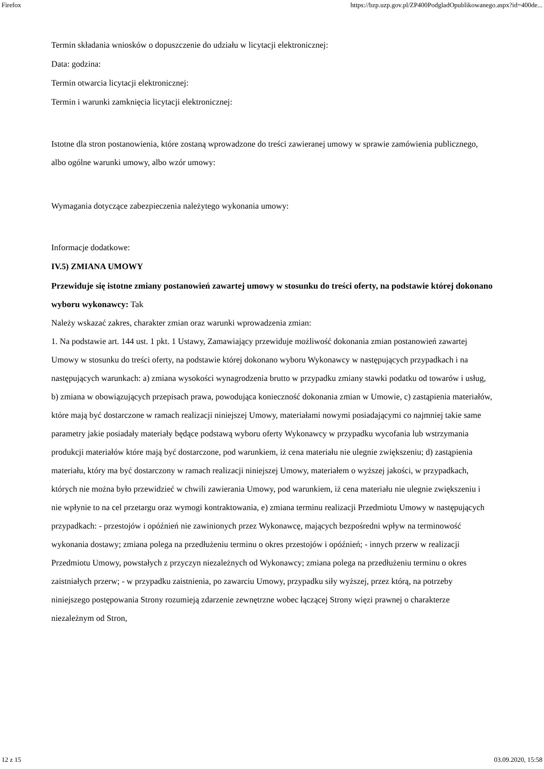Firefox https://bzp.uzp.gov.pl/ZP400PodgladOpublikowanego.aspx?id=400de...
Termin składania wniosków o dopuszczenie do udziału w licytacji elektronicznej:
Data: godzina:
Termin otwarcia licytacji elektronicznej:
Termin i warunki zamknięcia licytacji elektronicznej:
Istotne dla stron postanowienia, które zostaną wprowadzone do treści zawieranej umowy w sprawie zamówienia publicznego, albo ogólne warunki umowy, albo wzór umowy:
Wymagania dotyczące zabezpieczenia należytego wykonania umowy:
Informacje dodatkowe:
IV.5) ZMIANA UMOWY
Przewiduje się istotne zmiany postanowień zawartej umowy w stosunku do treści oferty, na podstawie której dokonano wyboru wykonawcy: Tak
Należy wskazać zakres, charakter zmian oraz warunki wprowadzenia zmian:
1. Na podstawie art. 144 ust. 1 pkt. 1 Ustawy, Zamawiający przewiduje możliwość dokonania zmian postanowień zawartej Umowy w stosunku do treści oferty, na podstawie której dokonano wyboru Wykonawcy w następujących przypadkach i na następujących warunkach: a) zmiana wysokości wynagrodzenia brutto w przypadku zmiany stawki podatku od towarów i usług, b) zmiana w obowiązujących przepisach prawa, powodująca konieczność dokonania zmian w Umowie, c) zastąpienia materiałów, które mają być dostarczone w ramach realizacji niniejszej Umowy, materiałami nowymi posiadającymi co najmniej takie same parametry jakie posiadały materiały będące podstawą wyboru oferty Wykonawcy w przypadku wycofania lub wstrzymania produkcji materiałów które mają być dostarczone, pod warunkiem, iż cena materiału nie ulegnie zwiększeniu; d) zastąpienia materiału, który ma być dostarczony w ramach realizacji niniejszej Umowy, materiałem o wyższej jakości, w przypadkach, których nie można było przewidzieć w chwili zawierania Umowy, pod warunkiem, iż cena materiału nie ulegnie zwiększeniu i nie wpłynie to na cel przetargu oraz wymogi kontraktowania, e) zmiana terminu realizacji Przedmiotu Umowy w następujących przypadkach: - przestojów i opóźnień nie zawinionych przez Wykonawcę, mających bezpośredni wpływ na terminowość wykonania dostawy; zmiana polega na przedłużeniu terminu o okres przestojów i opóźnień; - innych przerw w realizacji Przedmiotu Umowy, powstałych z przyczyn niezależnych od Wykonawcy; zmiana polega na przedłużeniu terminu o okres zaistniałych przerw; - w przypadku zaistnienia, po zawarciu Umowy, przypadku siły wyższej, przez którą, na potrzeby niniejszego postępowania Strony rozumieją zdarzenie zewnętrzne wobec łączącej Strony więzi prawnej o charakterze niezależnym od Stron,
12 z 15 03.09.2020, 15:58